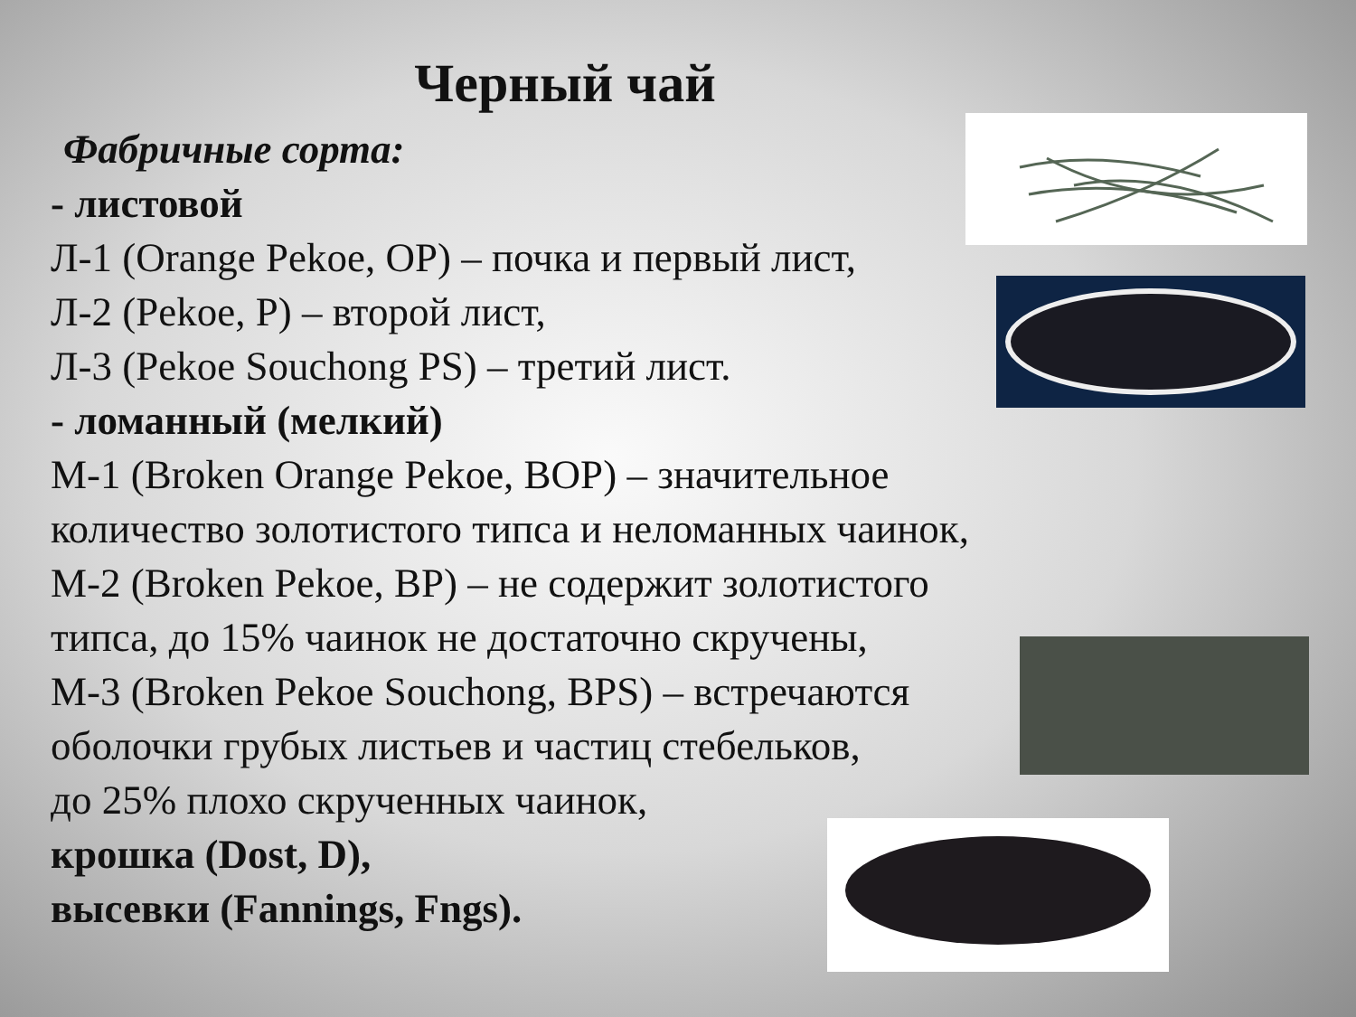Черный чай
Фабричные сорта:
- листовой
Л-1 (Orange Pekoe, OP) – почка и первый лист,
Л-2 (Pekoe, P) – второй лист,
Л-3 (Pekoe Souchong PS) – третий лист.
- ломанный (мелкий)
М-1 (Broken Orange Pekoe, BOP) – значительное
количество золотистого типса и неломанных чаинок,
М-2 (Broken Pekoe, BP) – не содержит золотистого
типса, до 15% чаинок не достаточно скручены,
М-3 (Broken Pekoe Souchong, BPS) – встречаются
оболочки грубых листьев и частиц стебельков,
до 25% плохо скрученных чаинок,
крошка (Dost, D),
высевки (Fannings, Fngs).